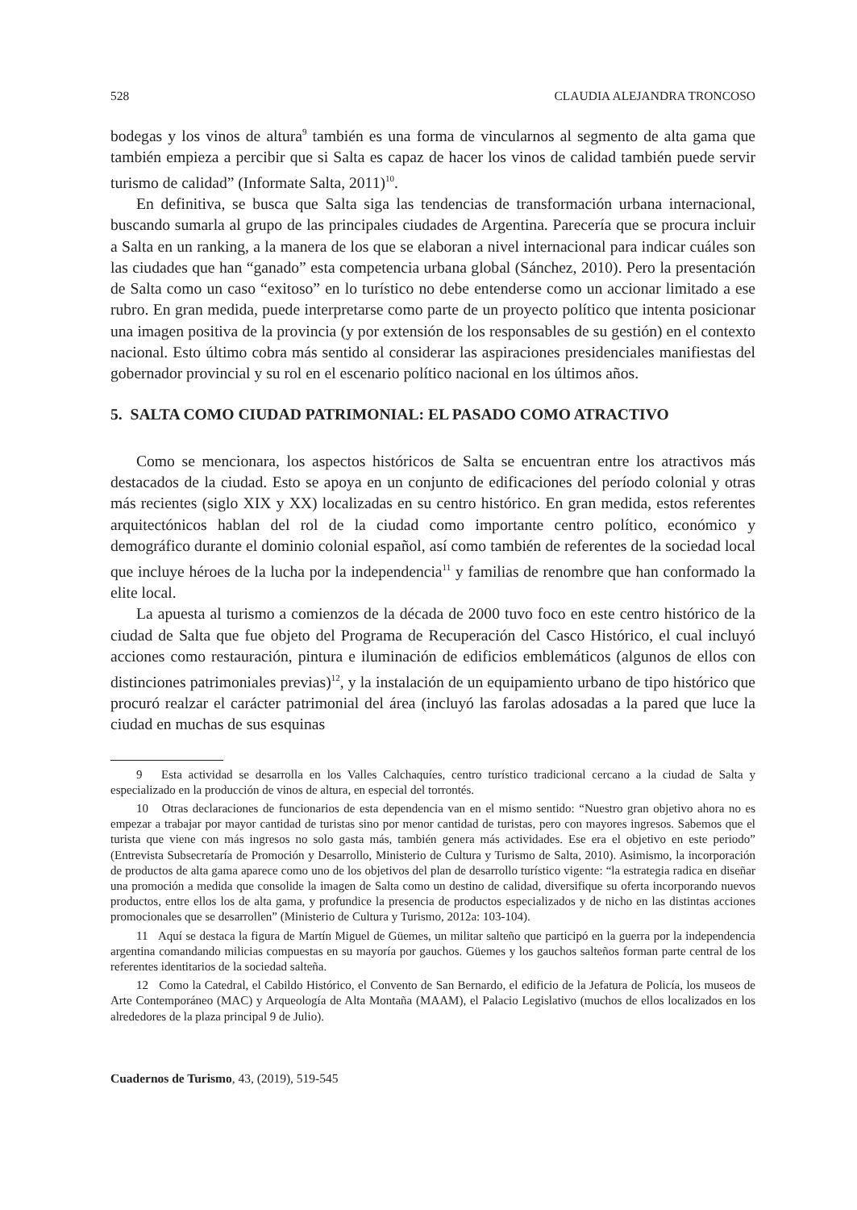528 CLAUDIA ALEJANDRA TRONCOSO
bodegas y los vinos de altura<sup>9</sup> también es una forma de vincularnos al segmento de alta gama que también empieza a percibir que si Salta es capaz de hacer los vinos de calidad también puede servir turismo de calidad” (Informate Salta, 2011)<sup>10</sup>.
En definitiva, se busca que Salta siga las tendencias de transformación urbana internacional, buscando sumarla al grupo de las principales ciudades de Argentina. Parecería que se procura incluir a Salta en un ranking, a la manera de los que se elaboran a nivel internacional para indicar cuáles son las ciudades que han “ganado” esta competencia urbana global (Sánchez, 2010). Pero la presentación de Salta como un caso “exitoso” en lo turístico no debe entenderse como un accionar limitado a ese rubro. En gran medida, puede interpretarse como parte de un proyecto político que intenta posicionar una imagen positiva de la provincia (y por extensión de los responsables de su gestión) en el contexto nacional. Esto último cobra más sentido al considerar las aspiraciones presidenciales manifiestas del gobernador provincial y su rol en el escenario político nacional en los últimos años.
5. SALTA COMO CIUDAD PATRIMONIAL: EL PASADO COMO ATRACTIVO
Como se mencionara, los aspectos históricos de Salta se encuentran entre los atractivos más destacados de la ciudad. Esto se apoya en un conjunto de edificaciones del período colonial y otras más recientes (siglo XIX y XX) localizadas en su centro histórico. En gran medida, estos referentes arquitectónicos hablan del rol de la ciudad como importante centro político, económico y demográfico durante el dominio colonial español, así como también de referentes de la sociedad local que incluye héroes de la lucha por la independencia<sup>11</sup> y familias de renombre que han conformado la elite local.
La apuesta al turismo a comienzos de la década de 2000 tuvo foco en este centro histórico de la ciudad de Salta que fue objeto del Programa de Recuperación del Casco Histórico, el cual incluyó acciones como restauración, pintura e iluminación de edificios emblemáticos (algunos de ellos con distinciones patrimoniales previas)<sup>12</sup>, y la instalación de un equipamiento urbano de tipo histórico que procuró realzar el carácter patrimonial del área (incluyó las farolas adosadas a la pared que luce la ciudad en muchas de sus esquinas
9 Esta actividad se desarrolla en los Valles Calchaquíes, centro turístico tradicional cercano a la ciudad de Salta y especializado en la producción de vinos de altura, en especial del torrontés.
10 Otras declaraciones de funcionarios de esta dependencia van en el mismo sentido: “Nuestro gran objetivo ahora no es empezar a trabajar por mayor cantidad de turistas sino por menor cantidad de turistas, pero con mayores ingresos. Sabemos que el turista que viene con más ingresos no solo gasta más, también genera más actividades. Ese era el objetivo en este periodo” (Entrevista Subsecretaría de Promoción y Desarrollo, Ministerio de Cultura y Turismo de Salta, 2010). Asimismo, la incorporación de productos de alta gama aparece como uno de los objetivos del plan de desarrollo turístico vigente: “la estrategia radica en diseñar una promoción a medida que consolide la imagen de Salta como un destino de calidad, diversifique su oferta incorporando nuevos productos, entre ellos los de alta gama, y profundice la presencia de productos especializados y de nicho en las distintas acciones promocionales que se desarrollen” (Ministerio de Cultura y Turismo, 2012a: 103-104).
11 Aquí se destaca la figura de Martín Miguel de Güemes, un militar salteño que participó en la guerra por la independencia argentina comandando milicias compuestas en su mayoría por gauchos. Güemes y los gauchos salteños forman parte central de los referentes identitarios de la sociedad salteña.
12 Como la Catedral, el Cabildo Histórico, el Convento de San Bernardo, el edificio de la Jefatura de Policía, los museos de Arte Contemporáneo (MAC) y Arqueología de Alta Montaña (MAAM), el Palacio Legislativo (muchos de ellos localizados en los alrededores de la plaza principal 9 de Julio).
Cuadernos de Turismo, 43, (2019), 519-545